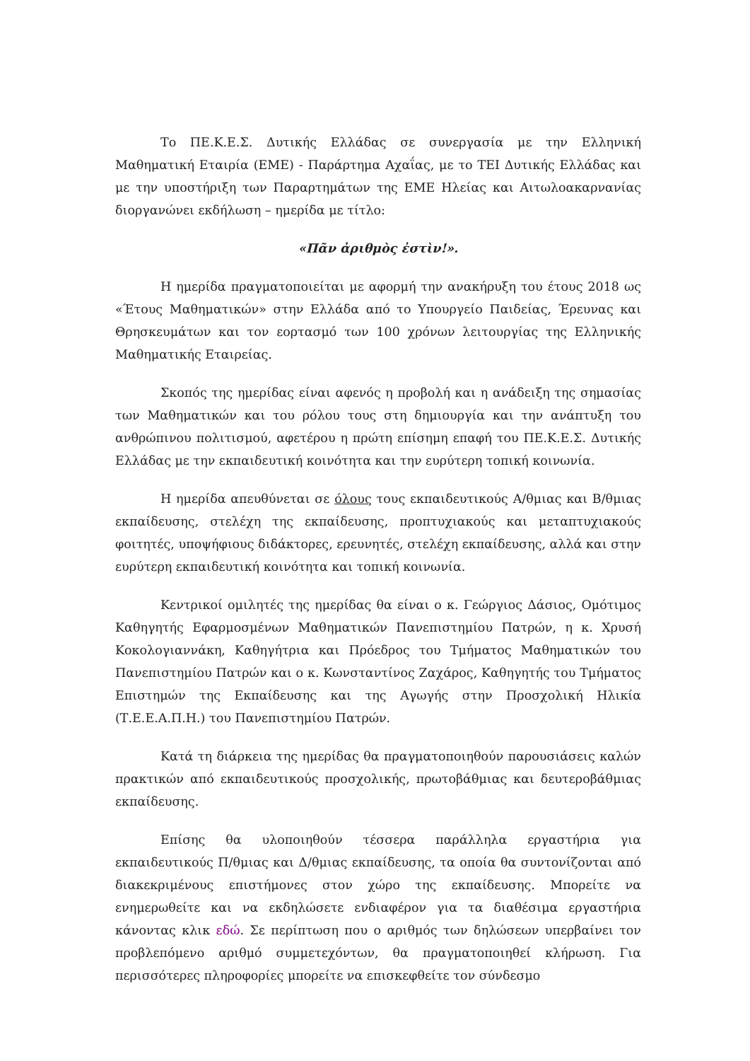Το ΠΕ.Κ.Ε.Σ. Δυτικής Ελλάδας σε συνεργασία με την Ελληνική Μαθηματική Εταιρία (ΕΜΕ) - Παράρτημα Αχαΐας, με το ΤΕΙ Δυτικής Ελλάδας και με την υποστήριξη των Παραρτημάτων της ΕΜΕ Ηλείας και Αιτωλοακαρνανίας διοργανώνει εκδήλωση – ημερίδα με τίτλο:
«Πᾶν ἀριθμὸς ἐστὶν!».
Η ημερίδα πραγματοποιείται με αφορμή την ανακήρυξη του έτους 2018 ως «Έτους Μαθηματικών» στην Ελλάδα από το Υπουργείο Παιδείας, Έρευνας και Θρησκευμάτων και τον εορτασμό των 100 χρόνων λειτουργίας της Ελληνικής Μαθηματικής Εταιρείας.
Σκοπός της ημερίδας είναι αφενός η προβολή και η ανάδειξη της σημασίας των Μαθηματικών και του ρόλου τους στη δημιουργία και την ανάπτυξη του ανθρώπινου πολιτισμού, αφετέρου η πρώτη επίσημη επαφή του ΠΕ.Κ.Ε.Σ. Δυτικής Ελλάδας με την εκπαιδευτική κοινότητα και την ευρύτερη τοπική κοινωνία.
Η ημερίδα απευθύνεται σε όλους τους εκπαιδευτικούς Α/θμιας και Β/θμιας εκπαίδευσης, στελέχη της εκπαίδευσης, προπτυχιακούς και μεταπτυχιακούς φοιτητές, υποψήφιους διδάκτορες, ερευνητές, στελέχη εκπαίδευσης, αλλά και στην ευρύτερη εκπαιδευτική κοινότητα και τοπική κοινωνία.
Κεντρικοί ομιλητές της ημερίδας θα είναι ο κ. Γεώργιος Δάσιος, Ομότιμος Καθηγητής Εφαρμοσμένων Μαθηματικών Πανεπιστημίου Πατρών, η κ. Χρυσή Κοκολογιαννάκη, Καθηγήτρια και Πρόεδρος του Τμήματος Μαθηματικών του Πανεπιστημίου Πατρών και ο κ. Κωνσταντίνος Ζαχάρος, Καθηγητής του Τμήματος Επιστημών της Εκπαίδευσης και της Αγωγής στην Προσχολική Ηλικία (Τ.Ε.Ε.Α.Π.Η.) του Πανεπιστημίου Πατρών.
Κατά τη διάρκεια της ημερίδας θα πραγματοποιηθούν παρουσιάσεις καλών πρακτικών από εκπαιδευτικούς προσχολικής, πρωτοβάθμιας και δευτεροβάθμιας εκπαίδευσης.
Επίσης θα υλοποιηθούν τέσσερα παράλληλα εργαστήρια για εκπαιδευτικούς Π/θμιας και Δ/θμιας εκπαίδευσης, τα οποία θα συντονίζονται από διακεκριμένους επιστήμονες στον χώρο της εκπαίδευσης. Μπορείτε να ενημερωθείτε και να εκδηλώσετε ενδιαφέρον για τα διαθέσιμα εργαστήρια κάνοντας κλικ εδώ. Σε περίπτωση που ο αριθμός των δηλώσεων υπερβαίνει τον προβλεπόμενο αριθμό συμμετεχόντων, θα πραγματοποιηθεί κλήρωση. Για περισσότερες πληροφορίες μπορείτε να επισκεφθείτε τον σύνδεσμο